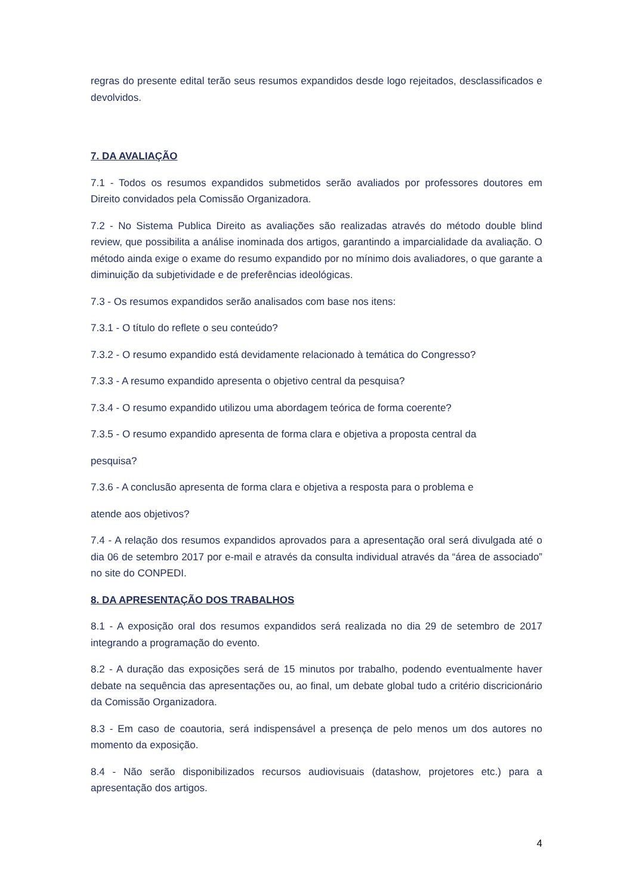regras do presente edital terão seus resumos expandidos desde logo rejeitados, desclassificados e devolvidos.
7. DA AVALIAÇÃO
7.1 - Todos os resumos expandidos submetidos serão avaliados por professores doutores em Direito convidados pela Comissão Organizadora.
7.2 - No Sistema Publica Direito as avaliações são realizadas através do método double blind review, que possibilita a análise inominada dos artigos, garantindo a imparcialidade da avaliação. O método ainda exige o exame do resumo expandido por no mínimo dois avaliadores, o que garante a diminuição da subjetividade e de preferências ideológicas.
7.3 - Os resumos expandidos serão analisados com base nos itens:
7.3.1 - O título do reflete o seu conteúdo?
7.3.2 - O resumo expandido está devidamente relacionado à temática do Congresso?
7.3.3 - A resumo expandido apresenta o objetivo central da pesquisa?
7.3.4 - O resumo expandido utilizou uma abordagem teórica de forma coerente?
7.3.5 - O resumo expandido apresenta de forma clara e objetiva a proposta central da
pesquisa?
7.3.6 - A conclusão apresenta de forma clara e objetiva a resposta para o problema e
atende aos objetivos?
7.4 - A relação dos resumos expandidos aprovados para a apresentação oral será divulgada até o dia 06 de setembro 2017 por e-mail e através da consulta individual através da “área de associado” no site do CONPEDI.
8. DA APRESENTAÇÃO DOS TRABALHOS
8.1 - A exposição oral dos resumos expandidos será realizada no dia 29 de setembro de 2017 integrando a programação do evento.
8.2 - A duração das exposições será de 15 minutos por trabalho, podendo eventualmente haver debate na sequência das apresentações ou, ao final, um debate global tudo a critério discricionário da Comissão Organizadora.
8.3 - Em caso de coautoria, será indispensável a presença de pelo menos um dos autores no momento da exposição.
8.4 - Não serão disponibilizados recursos audiovisuais (datashow, projetores etc.) para a apresentação dos artigos.
4